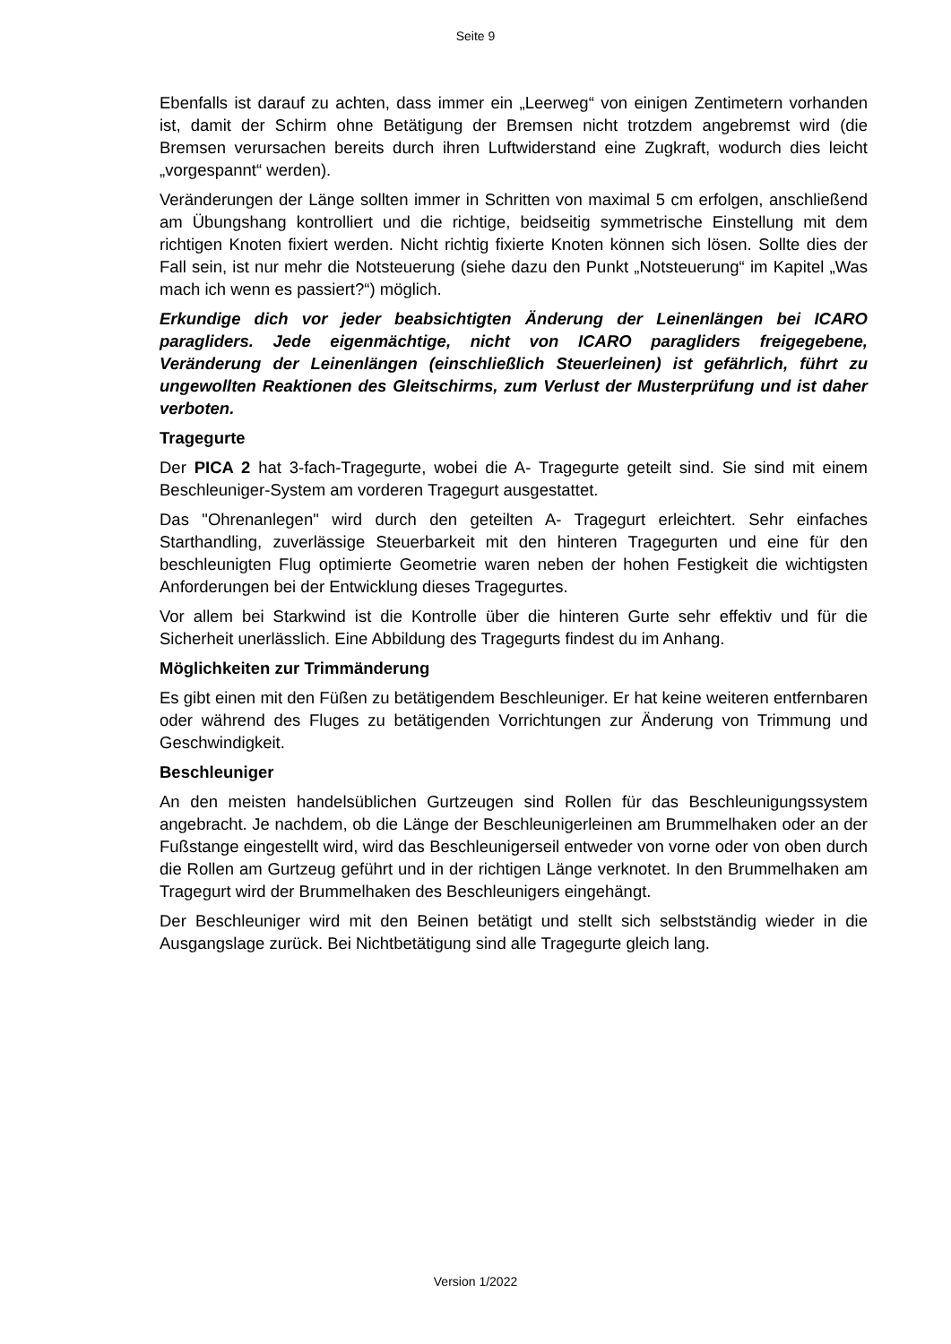Seite 9
Ebenfalls ist darauf zu achten, dass immer ein „Leerweg“ von einigen Zentimetern vorhanden ist, damit der Schirm ohne Betätigung der Bremsen nicht trotzdem angebremst wird (die Bremsen verursachen bereits durch ihren Luftwiderstand eine Zugkraft, wodurch dies leicht „vorgespannt“ werden).
Veränderungen der Länge sollten immer in Schritten von maximal 5 cm erfolgen, anschließend am Übungshang kontrolliert und die richtige, beidseitig symmetrische Einstellung mit dem richtigen Knoten fixiert werden. Nicht richtig fixierte Knoten können sich lösen. Sollte dies der Fall sein, ist nur mehr die Notsteuerung (siehe dazu den Punkt „Notsteuerung“ im Kapitel „Was mach ich wenn es passiert?“) möglich.
Erkundige dich vor jeder beabsichtigten Änderung der Leinenlängen bei ICARO paragliders. Jede eigenmächtige, nicht von ICARO paragliders freigegebene, Veränderung der Leinenlängen (einschließlich Steuerleinen) ist gefährlich, führt zu ungewollten Reaktionen des Gleitschirms, zum Verlust der Musterprüfung und ist daher verboten.
Tragegurte
Der PICA 2 hat 3-fach-Tragegurte, wobei die A- Tragegurte geteilt sind. Sie sind mit einem Beschleuniger-System am vorderen Tragegurt ausgestattet.
Das "Ohrenanlegen" wird durch den geteilten A- Tragegurt erleichtert. Sehr einfaches Starthandling, zuverlässige Steuerbarkeit mit den hinteren Tragegurten und eine für den beschleunigten Flug optimierte Geometrie waren neben der hohen Festigkeit die wichtigsten Anforderungen bei der Entwicklung dieses Tragegurtes.
Vor allem bei Starkwind ist die Kontrolle über die hinteren Gurte sehr effektiv und für die Sicherheit unerlässlich. Eine Abbildung des Tragegurts findest du im Anhang.
Möglichkeiten zur Trimmänderung
Es gibt einen mit den Füßen zu betätigendem Beschleuniger. Er hat keine weiteren entfernbaren oder während des Fluges zu betätigenden Vorrichtungen zur Änderung von Trimmung und Geschwindigkeit.
Beschleuniger
An den meisten handelsüblichen Gurtzeugen sind Rollen für das Beschleunigungssystem angebracht. Je nachdem, ob die Länge der Beschleunigerleinen am Brummelhaken oder an der Fußstange eingestellt wird, wird das Beschleunigerseil entweder von vorne oder von oben durch die Rollen am Gurtzeug geführt und in der richtigen Länge verknotet. In den Brummelhaken am Tragegurt wird der Brummelhaken des Beschleunigers eingehängt.
Der Beschleuniger wird mit den Beinen betätigt und stellt sich selbstständig wieder in die Ausgangslage zurück. Bei Nichtbetätigung sind alle Tragegurte gleich lang.
Version 1/2022